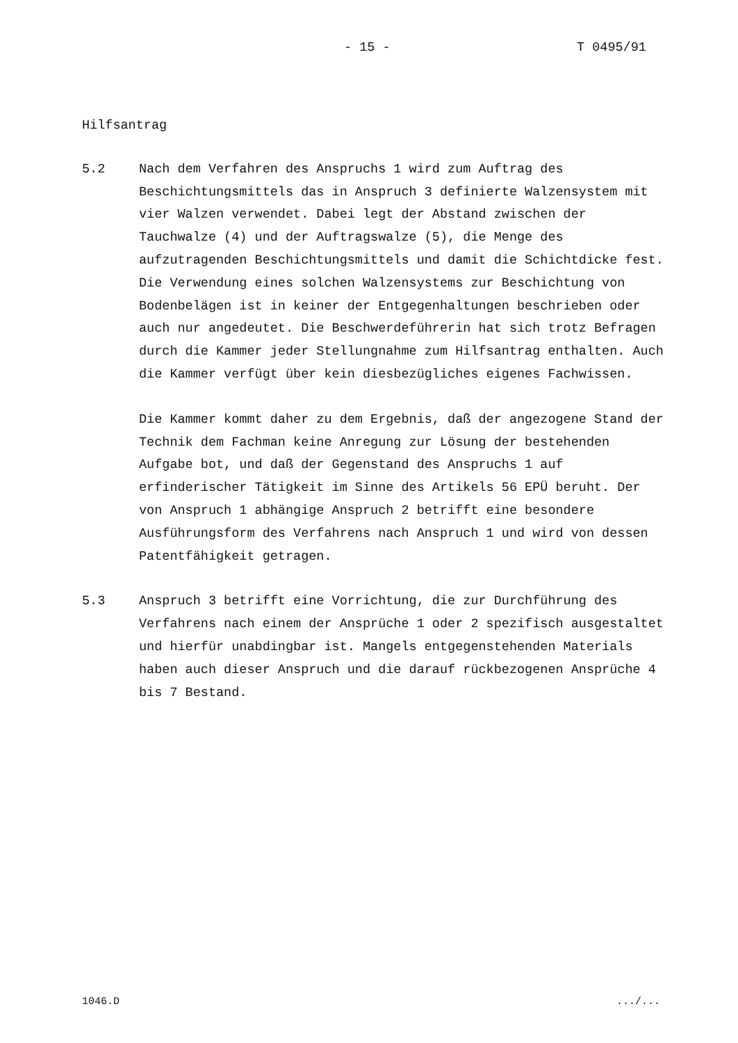- 15 - T 0495/91
Hilfsantrag
5.2 Nach dem Verfahren des Anspruchs 1 wird zum Auftrag des Beschichtungsmittels das in Anspruch 3 definierte Walzensystem mit vier Walzen verwendet. Dabei legt der Abstand zwischen der Tauchwalze (4) und der Auftragswalze (5), die Menge des aufzutragenden Beschichtungsmittels und damit die Schichtdicke fest. Die Verwendung eines solchen Walzensystems zur Beschichtung von Bodenbelägen ist in keiner der Entgegenhaltungen beschrieben oder auch nur angedeutet. Die Beschwerdeführerin hat sich trotz Befragen durch die Kammer jeder Stellungnahme zum Hilfsantrag enthalten. Auch die Kammer verfügt über kein diesbezügliches eigenes Fachwissen.
Die Kammer kommt daher zu dem Ergebnis, daß der angezogene Stand der Technik dem Fachman keine Anregung zur Lösung der bestehenden Aufgabe bot, und daß der Gegenstand des Anspruchs 1 auf erfinderischer Tätigkeit im Sinne des Artikels 56 EPÜ beruht. Der von Anspruch 1 abhängige Anspruch 2 betrifft eine besondere Ausführungsform des Verfahrens nach Anspruch 1 und wird von dessen Patentfähigkeit getragen.
5.3 Anspruch 3 betrifft eine Vorrichtung, die zur Durchführung des Verfahrens nach einem der Ansprüche 1 oder 2 spezifisch ausgestaltet und hierfür unabdingbar ist. Mangels entgegenstehenden Materials haben auch dieser Anspruch und die darauf rückbezogenen Ansprüche 4 bis 7 Bestand.
1046.D .../...